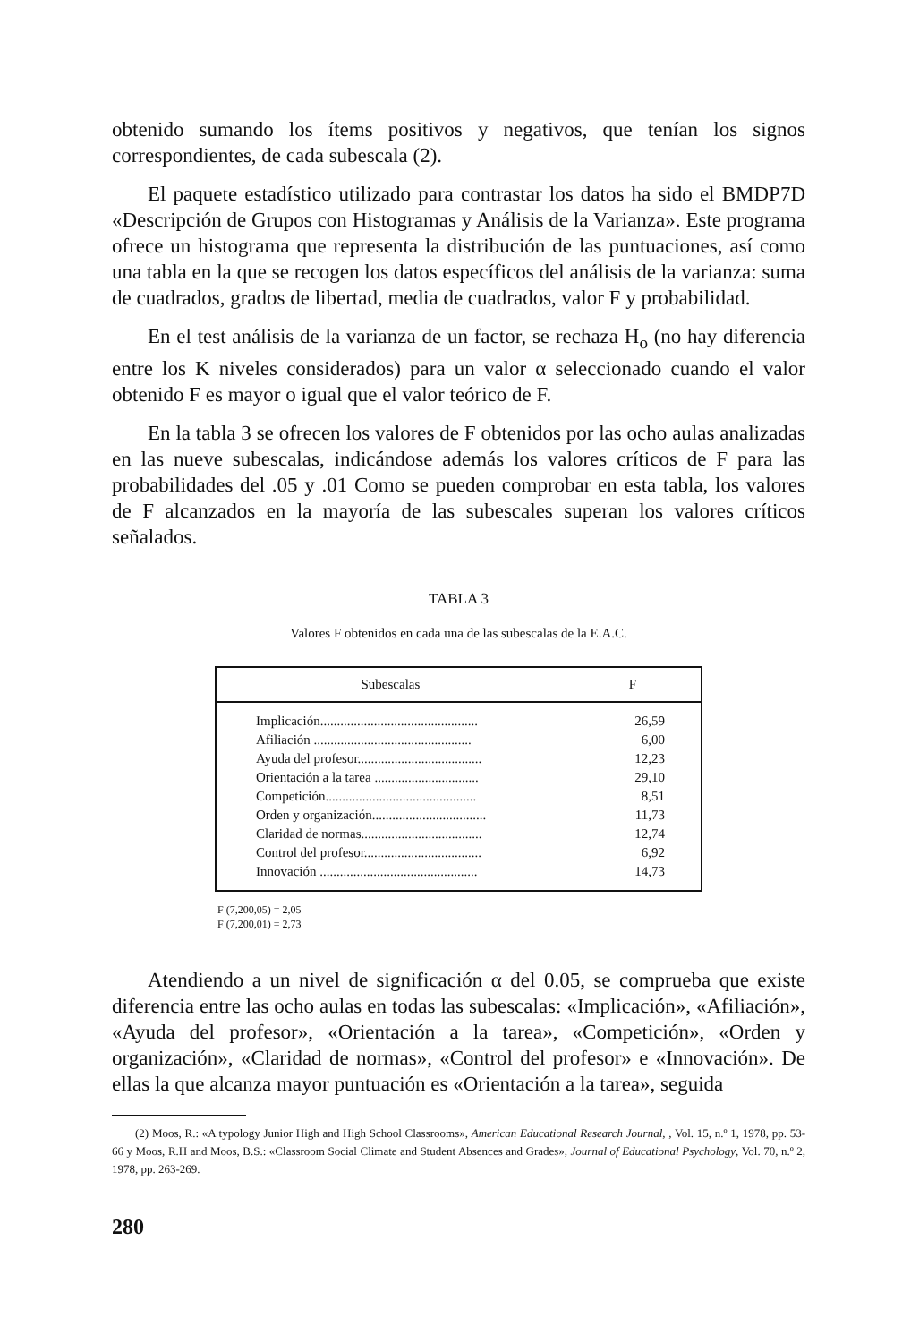obtenido sumando los ítems positivos y negativos, que tenían los signos correspondientes, de cada subescala (2).
El paquete estadístico utilizado para contrastar los datos ha sido el BMDP7D «Descripción de Grupos con Histogramas y Análisis de la Varianza». Este programa ofrece un histograma que representa la distribución de las puntuaciones, así como una tabla en la que se recogen los datos específicos del análisis de la varianza: suma de cuadrados, grados de libertad, media de cuadrados, valor F y probabilidad.
En el test análisis de la varianza de un factor, se rechaza H<sub>o</sub> (no hay diferencia entre los K niveles considerados) para un valor α seleccionado cuando el valor obtenido F es mayor o igual que el valor teórico de F.
En la tabla 3 se ofrecen los valores de F obtenidos por las ocho aulas analizadas en las nueve subescalas, indicándose además los valores críticos de F para las probabilidades del .05 y .01 Como se pueden comprobar en esta tabla, los valores de F alcanzados en la mayoría de las subescales superan los valores críticos señalados.
TABLA 3
Valores F obtenidos en cada una de las subescalas de la E.A.C.
| Subescalas | F |
| --- | --- |
| Implicación............................................... | 26,59 |
| Afiliación ............................................... | 6,00 |
| Ayuda del profesor..................................... | 12,23 |
| Orientación a la tarea ............................... | 29,10 |
| Competición............................................. | 8,51 |
| Orden y organización.................................. | 11,73 |
| Claridad de normas.................................... | 12,74 |
| Control del profesor................................... | 6,92 |
| Innovación ............................................... | 14,73 |
F (7,200,05) = 2,05
F (7,200,01) = 2,73
Atendiendo a un nivel de significación α del 0.05, se comprueba que existe diferencia entre las ocho aulas en todas las subescalas: «Implicación», «Afiliación», «Ayuda del profesor», «Orientación a la tarea», «Competición», «Orden y organización», «Claridad de normas», «Control del profesor» e «Innovación». De ellas la que alcanza mayor puntuación es «Orientación a la tarea», seguida
(2) Moos, R.: «A typology Junior High and High School Classrooms», American Educational Research Journal, , Vol. 15, n.º 1, 1978, pp. 53-66 y Moos, R.H and Moos, B.S.: «Classroom Social Climate and Student Absences and Grades», Journal of Educational Psychology, Vol. 70, n.º 2, 1978, pp. 263-269.
280